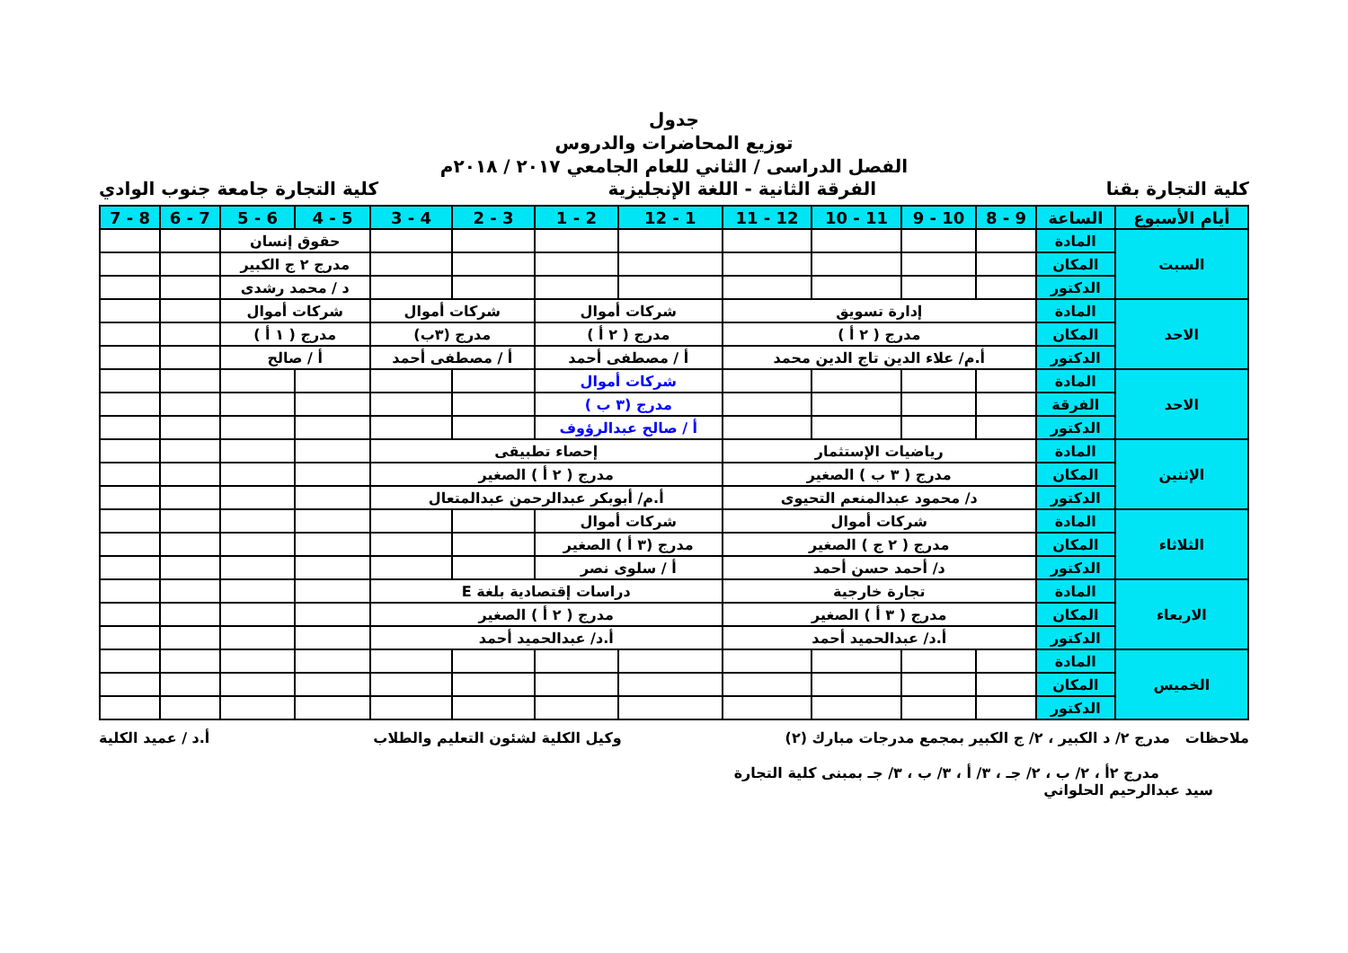جدول
توزيع المحاضرات والدروس
الفصل الدراسى / الثاني للعام الجامعي ٢٠١٧ / ٢٠١٨م
كلية التجارة بقنا الفرقة الثانية - اللغة الإنجليزية كلية التجارة جامعة جنوب الوادي
| أيام الأسبوع | الساعة | 9 - 8 | 10 - 9 | 11 - 10 | 12 - 11 | 1 - 12 | 2 - 1 | 3 - 2 | 4 - 3 | 5 - 4 | 6 - 5 | 7 - 6 | 8 - 7 |
| --- | --- | --- | --- | --- | --- | --- | --- | --- | --- | --- | --- | --- | --- |
| السبت | المادة | | | | | | | | | حقوق إنسان | | | |
| | المكان | | | | | | | | | مدرج ٢ ج الكبير | | | |
| | الدكتور | | | | | | | | | د / محمد رشدى | | | |
| الاحد | المادة | إدارة تسويق | | | | شركات أموال | | شركات أموال | | شركات أموال | | | |
| | المكان | مدرج ( ٢ أ ) | | | | مدرج ( ٢ أ ) | | مدرج (٣ب) | | مدرج ( ١ أ ) | | | |
| | الدكتور | أ.م/ علاء الدين تاج الدين محمد | | | | أ / مصطفى أحمد | | أ / مصطفى أحمد | | أ / صالح | | | |
| الاحد | المادة | | | | | شركات أموال | | | | | | | |
| | الفرقة | | | | | مدرج (٣ ب ) | | | | | | | |
| | الدكتور | | | | | أ / صالح عبدالرؤوف | | | | | | | |
| الإثنين | المادة | رياضيات الإستثمار | | | | إحصاء تطبيقى | | | | | | | |
| | المكان | مدرج ( ٣ ب ) الصغير | | | | مدرج ( ٢ أ ) الصغير | | | | | | | |
| | الدكتور | د/ محمود عبدالمنعم التحيوى | | | | أ.م/ أبوبكر عبدالرحمن عبدالمتعال | | | | | | | |
| الثلاثاء | المادة | شركات أموال | | | | شركات أموال | | | | | | | |
| | المكان | مدرج ( ٢ ج ) الصغير | | | | مدرج (٣ أ ) الصغير | | | | | | | |
| | الدكتور | د/ أحمد حسن أحمد | | | | أ / سلوى نصر | | | | | | | |
| الاربعاء | المادة | تجارة خارجية | | | | دراسات إقتصادية بلغة E | | | | | | | |
| | المكان | مدرج ( ٣ أ ) الصغير | | | | مدرج ( ٢ أ ) الصغير | | | | | | | |
| | الدكتور | أ.د/ عبدالحميد أحمد | | | | أ.د/ عبدالحميد أحمد | | | | | | | |
| الخميس | المادة | | | | | | | | | | | | |
| | المكان | | | | | | | | | | | | |
| | الدكتور | | | | | | | | | | | | |
ملاحظات مدرج ٢/ د الكبير ، ٢/ ج الكبير بمجمع مدرجات مبارك (٢) وكيل الكلية لشئون التعليم والطلاب أ.د / عميد الكلية
مدرج ٢أ ، ٢/ ب ، ٢/ جـ ، ٣/ أ ، ٣/ ب ، ٣/ جـ بمبنى كلية التجارة
سيد عبدالرحيم الحلواني